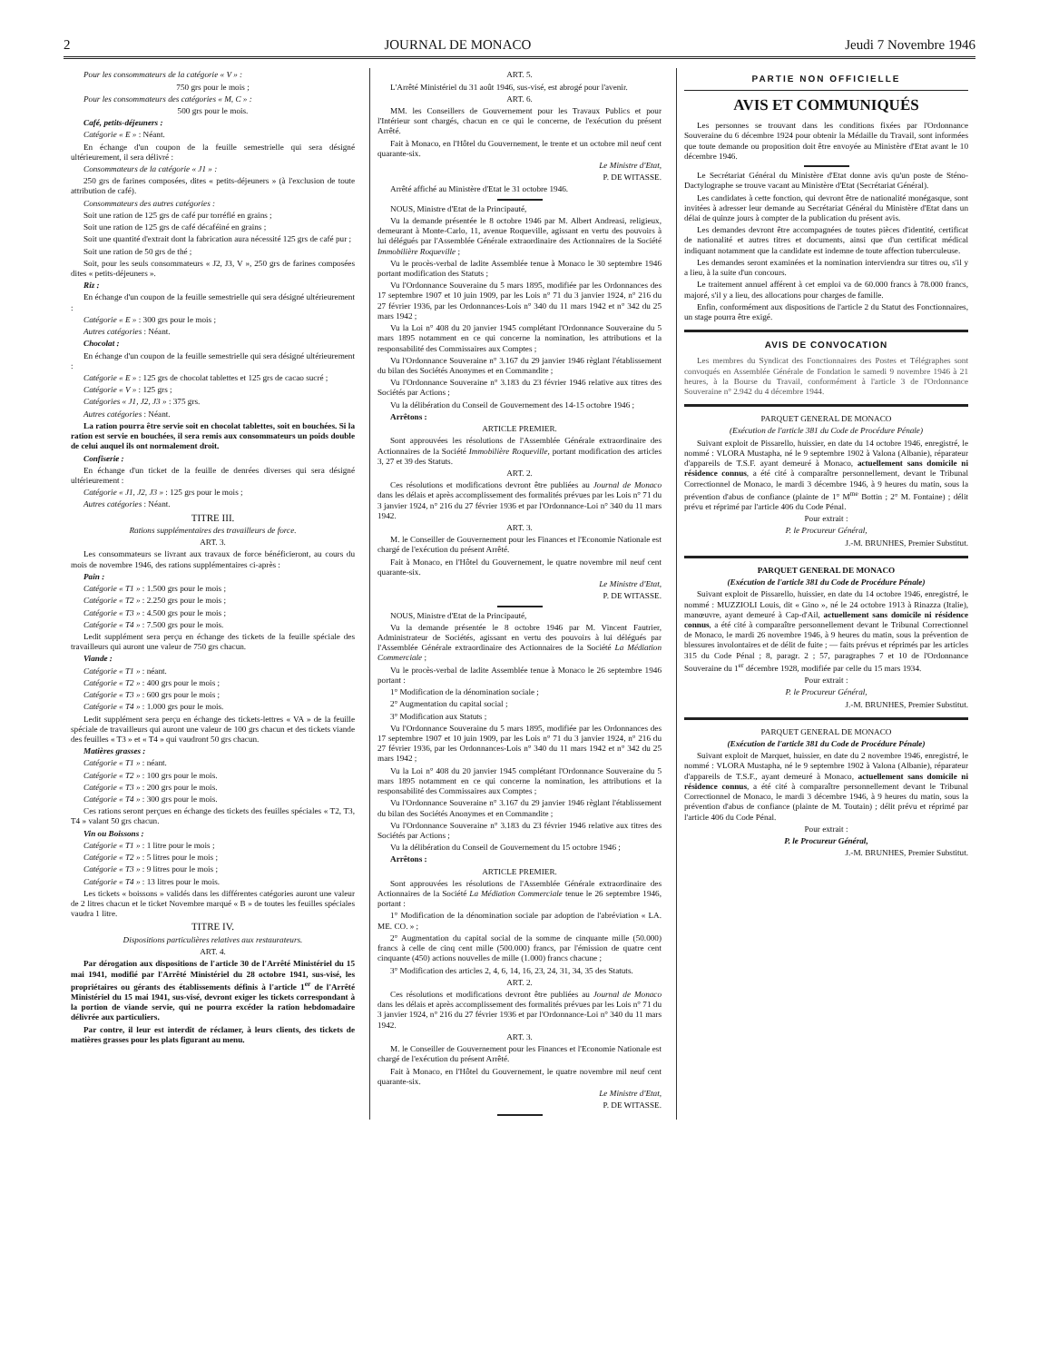2 JOURNAL DE MONACO Jeudi 7 Novembre 1946
Pour les consommateurs de la catégorie « V » :
750 grs pour le mois ;
Pour les consommateurs des catégories « M, C » :
500 grs pour le mois.
Café, petits-déjeuners :
Catégorie « E » : Néant.
En échange d'un coupon de la feuille semestrielle qui sera désigné ultérieurement, il sera délivré :
Consommateurs de la catégorie « J1 » :
250 grs de farines composées, dites « petits-déjeuners » (à l'exclusion de toute attribution de café).
Consommateurs des autres catégories :
Soit une ration de 125 grs de café pur torréfié en grains ;
Soit une ration de 125 grs de café décaféiné en grains ;
Soit une quantité d'extrait dont la fabrication aura nécessité 125 grs de café pur ;
Soit une ration de 50 grs de thé ;
Soit, pour les seuls consommateurs « J2, J3, V », 250 grs de farines composées dites « petits-déjeuners ».
Riz :
En échange d'un coupon de la feuille semestrielle qui sera désigné ultérieurement :
Catégorie « E » : 300 grs pour le mois ;
Autres catégories : Néant.
Chocolat :
En échange d'un coupon de la feuille semestrielle qui sera désigné ultérieurement :
Catégorie « E » : 125 grs de chocolat tablettes et 125 grs de cacao sucré ;
Catégorie « V » : 125 grs ;
Catégories « J1, J2, J3 » : 375 grs.
Autres catégories : Néant.
La ration pourra être servie soit en chocolat tablettes, soit en bouchées. Si la ration est servie en bouchées, il sera remis aux consommateurs un poids double de celui auquel ils ont normalement droit.
Confiserie :
En échange d'un ticket de la feuille de denrées diverses qui sera désigné ultérieurement :
Catégorie « J1, J2, J3 » : 125 grs pour le mois ;
Autres catégories : Néant.
TITRE III.
Rations supplémentaires des travailleurs de force.
ART. 3.
Les consommateurs se livrant aux travaux de force bénéficieront, au cours du mois de novembre 1946, des rations supplémentaires ci-après :
Pain :
Catégorie « T1 » : 1.500 grs pour le mois ;
Catégorie « T2 » : 2.250 grs pour le mois ;
Catégorie « T3 » : 4.500 grs pour le mois ;
Catégorie « T4 » : 7.500 grs pour le mois.
Ledit supplément sera perçu en échange des tickets de la feuille spéciale des travailleurs qui auront une valeur de 750 grs chacun.
Viande :
Catégorie « T1 » : néant.
Catégorie « T2 » : 400 grs pour le mois ;
Catégorie « T3 » : 600 grs pour le mois ;
Catégorie « T4 » : 1.000 grs pour le mois.
Ledit supplément sera perçu en échange des tickets-lettres « VA » de la feuille spéciale de travailleurs qui auront une valeur de 100 grs chacun et des tickets viande des feuilles « T3 » et « T4 » qui vaudront 50 grs chacun.
Matières grasses :
Catégorie « T1 » : néant.
Catégorie « T2 » : 100 grs pour le mois.
Catégorie « T3 » : 200 grs pour le mois.
Catégorie « T4 » : 300 grs pour le mois.
Ces rations seront perçues en échange des tickets des feuilles spéciales « T2, T3, T4 » valant 50 grs chacun.
Vin ou Boissons :
Catégorie « T1 » : 1 litre pour le mois ;
Catégorie « T2 » : 5 litres pour le mois ;
Catégorie « T3 » : 9 litres pour le mois ;
Catégorie « T4 » : 13 litres pour le mois.
Les tickets « boissons » validés dans les différentes catégories auront une valeur de 2 litres chacun et le ticket Novembre marqué « B » de toutes les feuilles spéciales vaudra 1 litre.
TITRE IV.
Dispositions particulières relatives aux restaurateurs.
ART. 4.
Par dérogation aux dispositions de l'article 30 de l'Arrêté Ministériel du 15 mai 1941, modifié par l'Arrêté Ministériel du 28 octobre 1941, sus-visé, les propriétaires ou gérants des établissements définis à l'article 1<sup>er</sup> de l'Arrêté Ministériel du 15 mai 1941, sus-visé, devront exiger les tickets correspondant à la portion de viande servie, qui ne pourra excéder la ration hebdomadaire délivrée aux particuliers.
Par contre, il leur est interdit de réclamer, à leurs clients, des tickets de matières grasses pour les plats figurant au menu.
ART. 5.
L'Arrêté Ministériel du 31 août 1946, sus-visé, est abrogé pour l'avenir.
ART. 6.
MM. les Conseillers de Gouvernement pour les Travaux Publics et pour l'Intérieur sont chargés, chacun en ce qui le concerne, de l'exécution du présent Arrêté.
Fait à Monaco, en l'Hôtel du Gouvernement, le trente et un octobre mil neuf cent quarante-six.
Le Ministre d'Etat,
P. DE WITASSE.
Arrêté affiché au Ministère d'Etat le 31 octobre 1946.
NOUS, Ministre d'Etat de la Principauté,
Vu la demande présentée le 8 octobre 1946 par M. Albert Andreasi, religieux, demeurant à Monte-Carlo, 11, avenue Roqueville, agissant en vertu des pouvoirs à lui délégués par l'Assemblée Générale extraordinaire des Actionnaires de la Société Immobilière Roqueville ;
Vu le procès-verbal de ladite Assemblée tenue à Monaco le 30 septembre 1946 portant modification des Statuts ;
Vu l'Ordonnance Souveraine du 5 mars 1895, modifiée par les Ordonnances des 17 septembre 1907 et 10 juin 1909, par les Lois n° 71 du 3 janvier 1924, n° 216 du 27 février 1936, par les Ordonnances-Lois n° 340 du 11 mars 1942 et n° 342 du 25 mars 1942 ;
Vu la Loi n° 408 du 20 janvier 1945 complétant l'Ordonnance Souveraine du 5 mars 1895 notamment en ce qui concerne la nomination, les attributions et la responsabilité des Commissaires aux Comptes ;
Vu l'Ordonnance Souveraine n° 3.167 du 29 janvier 1946 règlant l'établissement du bilan des Sociétés Anonymes et en Commandite ;
Vu l'Ordonnance Souveraine n° 3.183 du 23 février 1946 relative aux titres des Sociétés par Actions ;
Vu la délibération du Conseil de Gouvernement des 14-15 octobre 1946 ;
Arrêtons :
ARTICLE PREMIER.
Sont approuvées les résolutions de l'Assemblée Générale extraordinaire des Actionnaires de la Société Immobilière Roqueville, portant modification des articles 3, 27 et 39 des Statuts.
ART. 2.
Ces résolutions et modifications devront être publiées au Journal de Monaco dans les délais et après accomplissement des formalités prévues par les Lois n° 71 du 3 janvier 1924, n° 216 du 27 février 1936 et par l'Ordonnance-Loi n° 340 du 11 mars 1942.
ART. 3.
M. le Conseiller de Gouvernement pour les Finances et l'Economie Nationale est chargé de l'exécution du présent Arrêté.
Fait à Monaco, en l'Hôtel du Gouvernement, le quatre novembre mil neuf cent quarante-six.
Le Ministre d'Etat,
P. DE WITASSE.
NOUS, Ministre d'Etat de la Principauté,
Vu la demande présentée le 8 octobre 1946 par M. Vincent Fautrier, Administrateur de Sociétés, agissant en vertu des pouvoirs à lui délégués par l'Assemblée Générale extraordinaire des Actionnaires de la Société La Médiation Commerciale ;
Vu le procès-verbal de ladite Assemblée tenue à Monaco le 26 septembre 1946 portant :
1° Modification de la dénomination sociale ;
2° Augmentation du capital social ;
3° Modification aux Statuts ;
Vu l'Ordonnance Souveraine du 5 mars 1895, modifiée par les Ordonnances des 17 septembre 1907 et 10 juin 1909, par les Lois n° 71 du 3 janvier 1924, n° 216 du 27 février 1936, par les Ordonnances-Lois n° 340 du 11 mars 1942 et n° 342 du 25 mars 1942 ;
Vu la Loi n° 408 du 20 janvier 1945 complétant l'Ordonnance Souveraine du 5 mars 1895 notamment en ce qui concerne la nomination, les attributions et la responsabilité des Commissaires aux Comptes ;
Vu l'Ordonnance Souveraine n° 3.167 du 29 janvier 1946 règlant l'établissement du bilan des Sociétés Anonymes et en Commandite ;
Vu l'Ordonnance Souveraine n° 3.183 du 23 février 1946 relative aux titres des Sociétés par Actions ;
Vu la délibération du Conseil de Gouvernement du 15 octobre 1946 ;
Arrêtons :
ARTICLE PREMIER.
Sont approuvées les résolutions de l'Assemblée Générale extraordinaire des Actionnaires de la Société La Médiation Commerciale tenue le 26 septembre 1946, portant :
1° Modification de la dénomination sociale par adoption de l'abréviation « LA. ME. CO. » ;
2° Augmentation du capital social de la somme de cinquante mille (50.000) francs à celle de cinq cent mille (500.000) francs, par l'émission de quatre cent cinquante (450) actions nouvelles de mille (1.000) francs chacune ;
3° Modification des articles 2, 4, 6, 14, 16, 23, 24, 31, 34, 35 des Statuts.
ART. 2.
Ces résolutions et modifications devront être publiées au Journal de Monaco dans les délais et après accomplissement des formalités prévues par les Lois n° 71 du 3 janvier 1924, n° 216 du 27 février 1936 et par l'Ordonnance-Loi n° 340 du 11 mars 1942.
ART. 3.
M. le Conseiller de Gouvernement pour les Finances et l'Economie Nationale est chargé de l'exécution du présent Arrêté.
Fait à Monaco, en l'Hôtel du Gouvernement, le quatre novembre mil neuf cent quarante-six.
Le Ministre d'Etat,
P. DE WITASSE.
PARTIE NON OFFICIELLE
AVIS ET COMMUNIQUÉS
Les personnes se trouvant dans les conditions fixées par l'Ordonnance Souveraine du 6 décembre 1924 pour obtenir la Médaille du Travail, sont informées que toute demande ou proposition doit être envoyée au Ministère d'Etat avant le 10 décembre 1946.
Le Secrétariat Général du Ministère d'Etat donne avis qu'un poste de Sténo-Dactylographe se trouve vacant au Ministère d'Etat (Secrétariat Général).
Les candidates à cette fonction, qui devront être de nationalité monégasque, sont invitées à adresser leur demande au Secrétariat Général du Ministère d'Etat dans un délai de quinze jours à compter de la publication du présent avis.
Les demandes devront être accompagnées de toutes pièces d'identité, certificat de nationalité et autres titres et documents, ainsi que d'un certificat médical indiquant notamment que la candidate est indemne de toute affection tuberculeuse.
Les demandes seront examinées et la nomination interviendra sur titres ou, s'il y a lieu, à la suite d'un concours.
Le traitement annuel afférent à cet emploi va de 60.000 francs à 78.000 francs, majoré, s'il y a lieu, des allocations pour charges de famille.
Enfin, conformément aux dispositions de l'article 2 du Statut des Fonctionnaires, un stage pourra être exigé.
AVIS DE CONVOCATION
Les membres du Syndicat des Fonctionnaires des Postes et Télégraphes sont convoqués en Assemblée Générale de Fondation le samedi 9 novembre 1946 à 21 heures, à la Bourse du Travail, conformément à l'article 3 de l'Ordonnance Souveraine n° 2.942 du 4 décembre 1944.
PARQUET GENERAL DE MONACO
(Exécution de l'article 381 du Code de Procédure Pénale)
Suivant exploit de Pissarello, huissier, en date du 14 octobre 1946, enregistré, le nommé : VLORA Mustapha, né le 9 septembre 1902 à Valona (Albanie), réparateur d'appareils de T.S.F. ayant demeuré à Monaco, actuellement sans domicile ni résidence connus, a été cité à comparaître personnellement, devant le Tribunal Correctionnel de Monaco, le mardi 3 décembre 1946, à 9 heures du matin, sous la prévention d'abus de confiance (plainte de 1° M<sup>me</sup> Bottin ; 2° M. Fontaine) ; délit prévu et réprimé par l'article 406 du Code Pénal.
Pour extrait :
P. le Procureur Général,
J.-M. BRUNHES, Premier Substitut.
PARQUET GENERAL DE MONACO
(Exécution de l'article 381 du Code de Procédure Pénale)
Suivant exploit de Pissarello, huissier, en date du 14 octobre 1946, enregistré, le nommé : MUZZIOLI Louis, dit « Gino », né le 24 octobre 1913 à Rinazza (Italie), manœuvre, ayant demeuré à Cap-d'Ail, actuellement sans domicile ni résidence connus, a été cité à comparaître personnellement devant le Tribunal Correctionnel de Monaco, le mardi 26 novembre 1946, à 9 heures du matin, sous la prévention de blessures involontaires et de délit de fuite ; — faits prévus et réprimés par les articles 315 du Code Pénal ; 8, paragr. 2 ; 57, paragraphes 7 et 10 de l'Ordonnance Souveraine du 1<sup>er</sup> décembre 1928, modifiée par celle du 15 mars 1934.
Pour extrait :
P. le Procureur Général,
J.-M. BRUNHES, Premier Substitut.
PARQUET GENERAL DE MONACO
(Exécution de l'article 381 du Code de Procédure Pénale)
Suivant exploit de Marquet, huissier, en date du 2 novembre 1946, enregistré, le nommé : VLORA Mustapha, né le 9 septembre 1902 à Valona (Albanie), réparateur d'appareils de T.S.F., ayant demeuré à Monaco, actuellement sans domicile ni résidence connus, a été cité à comparaître personnellement devant le Tribunal Correctionnel de Monaco, le mardi 3 décembre 1946, à 9 heures du matin, sous la prévention d'abus de confiance (plainte de M. Toutain) ; délit prévu et réprimé par l'article 406 du Code Pénal.
Pour extrait :
P. le Procureur Général,
J.-M. BRUNHES, Premier Substitut.